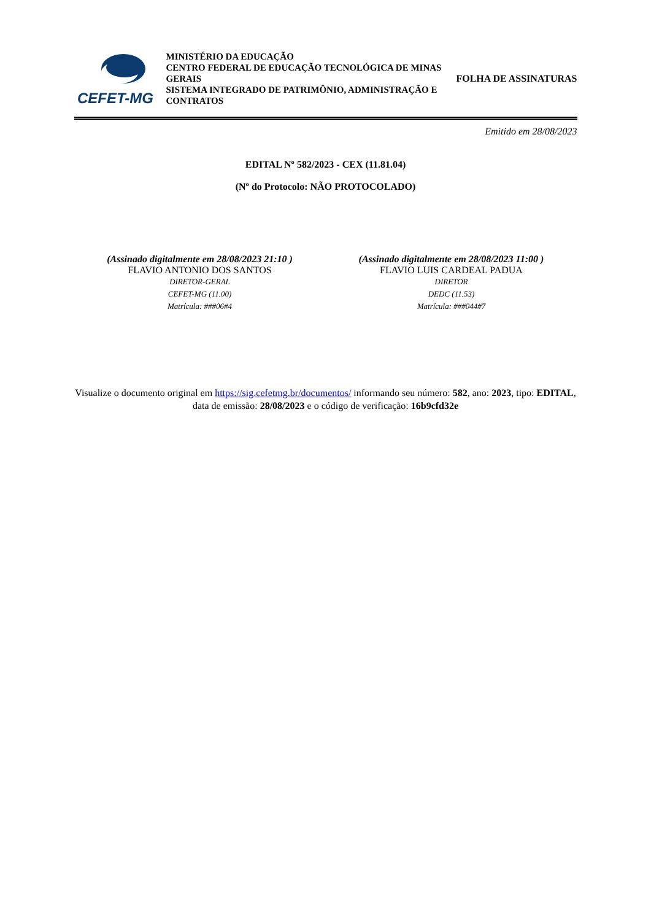CEFET-MG
MINISTÉRIO DA EDUCAÇÃO
CENTRO FEDERAL DE EDUCAÇÃO TECNOLÓGICA DE MINAS GERAIS
SISTEMA INTEGRADO DE PATRIMÔNIO, ADMINISTRAÇÃO E CONTRATOS
FOLHA DE ASSINATURAS
Emitido em 28/08/2023
EDITAL Nº 582/2023 - CEX (11.81.04)
(Nº do Protocolo: NÃO PROTOCOLADO)
(Assinado digitalmente em 28/08/2023 21:10 )
FLAVIO ANTONIO DOS SANTOS
DIRETOR-GERAL
CEFET-MG (11.00)
Matrícula: ###06#4
(Assinado digitalmente em 28/08/2023 11:00 )
FLAVIO LUIS CARDEAL PADUA
DIRETOR
DEDC (11.53)
Matrícula: ###044#7
Visualize o documento original em https://sig.cefetmg.br/documentos/ informando seu número: 582, ano: 2023, tipo: EDITAL, data de emissão: 28/08/2023 e o código de verificação: 16b9cfd32e